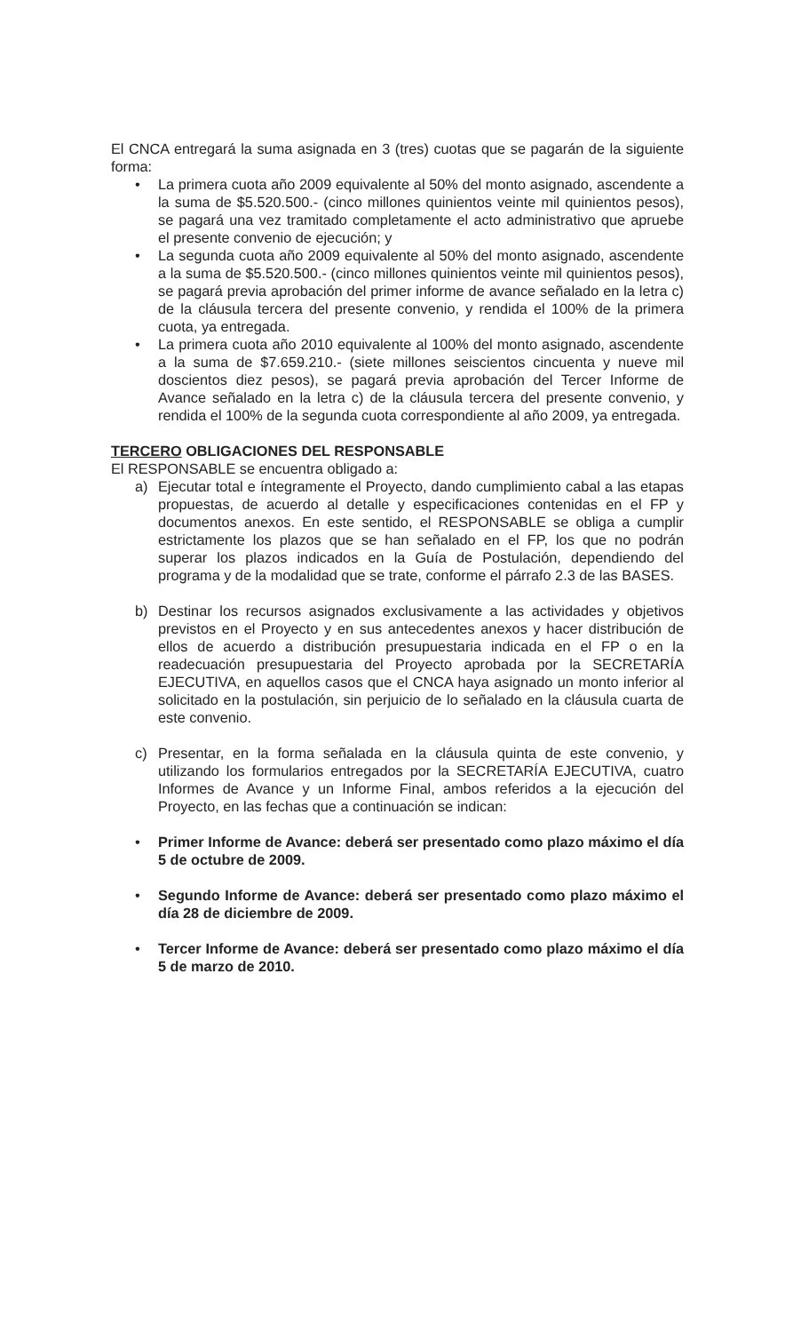El CNCA entregará la suma asignada en 3 (tres) cuotas que se pagarán de la siguiente forma:
• La primera cuota año 2009 equivalente al 50% del monto asignado, ascendente a la suma de $5.520.500.- (cinco millones quinientos veinte mil quinientos pesos), se pagará una vez tramitado completamente el acto administrativo que apruebe el presente convenio de ejecución; y
• La segunda cuota año 2009 equivalente al 50% del monto asignado, ascendente a la suma de $5.520.500.- (cinco millones quinientos veinte mil quinientos pesos), se pagará previa aprobación del primer informe de avance señalado en la letra c) de la cláusula tercera del presente convenio, y rendida el 100% de la primera cuota, ya entregada.
• La primera cuota año 2010 equivalente al 100% del monto asignado, ascendente a la suma de $7.659.210.- (siete millones seiscientos cincuenta y nueve mil doscientos diez pesos), se pagará previa aprobación del Tercer Informe de Avance señalado en la letra c) de la cláusula tercera del presente convenio, y rendida el 100% de la segunda cuota correspondiente al año 2009, ya entregada.
TERCERO OBLIGACIONES DEL RESPONSABLE
El RESPONSABLE se encuentra obligado a:
a) Ejecutar total e íntegramente el Proyecto, dando cumplimiento cabal a las etapas propuestas, de acuerdo al detalle y especificaciones contenidas en el FP y documentos anexos. En este sentido, el RESPONSABLE se obliga a cumplir estrictamente los plazos que se han señalado en el FP, los que no podrán superar los plazos indicados en la Guía de Postulación, dependiendo del programa y de la modalidad que se trate, conforme el párrafo 2.3 de las BASES.
b) Destinar los recursos asignados exclusivamente a las actividades y objetivos previstos en el Proyecto y en sus antecedentes anexos y hacer distribución de ellos de acuerdo a distribución presupuestaria indicada en el FP o en la readecuación presupuestaria del Proyecto aprobada por la SECRETARÍA EJECUTIVA, en aquellos casos que el CNCA haya asignado un monto inferior al solicitado en la postulación, sin perjuicio de lo señalado en la cláusula cuarta de este convenio.
c) Presentar, en la forma señalada en la cláusula quinta de este convenio, y utilizando los formularios entregados por la SECRETARÍA EJECUTIVA, cuatro Informes de Avance y un Informe Final, ambos referidos a la ejecución del Proyecto, en las fechas que a continuación se indican:
• Primer Informe de Avance: deberá ser presentado como plazo máximo el día 5 de octubre de 2009.
• Segundo Informe de Avance: deberá ser presentado como plazo máximo el día 28 de diciembre de 2009.
• Tercer Informe de Avance: deberá ser presentado como plazo máximo el día 5 de marzo de 2010.